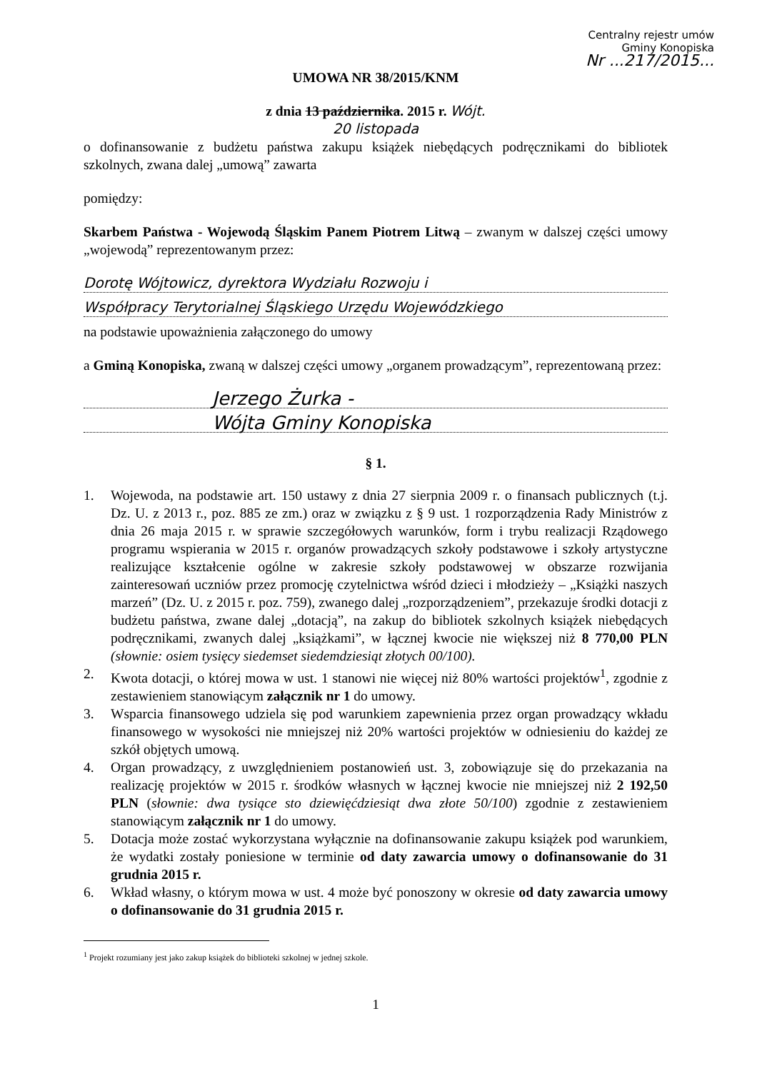Centralny rejestr umów
Gminy Konopiska
Nr ...217/2015...
UMOWA NR 38/2015/KNM
z dnia 13 października. 2015 r. Wójt.
20 listopada
o dofinansowanie z budżetu państwa zakupu książek niebędących podręcznikami do bibliotek szkolnych, zwana dalej „umową” zawarta
pomiędzy:
Skarbem Państwa - Wojewodą Śląskim Panem Piotrem Litwą – zwanym w dalszej części umowy „wojewodą” reprezentowanym przez:
Dorotę Wójtowicz, dyrektora Wydziału Rozwoju i
Współpracy Terytorialnej Śląskiego Urzędu Wojewódzkiego
na podstawie upoważnienia załączonego do umowy
a Gminą Konopiska, zwaną w dalszej części umowy „organem prowadzącym”, reprezentowaną przez:
Jerzego Żurka -
Wójta Gminy Konopiska
§ 1.
1. Wojewoda, na podstawie art. 150 ustawy z dnia 27 sierpnia 2009 r. o finansach publicznych (t.j. Dz. U. z 2013 r., poz. 885 ze zm.) oraz w związku z § 9 ust. 1 rozporządzenia Rady Ministrów z dnia 26 maja 2015 r. w sprawie szczegółowych warunków, form i trybu realizacji Rządowego programu wspierania w 2015 r. organów prowadzących szkoły podstawowe i szkoły artystyczne realizujące kształcenie ogólne w zakresie szkoły podstawowej w obszarze rozwijania zainteresowań uczniów przez promocję czytelnictwa wśród dzieci i młodzieży – „Książki naszych marzeń” (Dz. U. z 2015 r. poz. 759), zwanego dalej „rozporządzeniem”, przekazuje środki dotacji z budżetu państwa, zwane dalej „dotacją”, na zakup do bibliotek szkolnych książek niebędących podręcznikami, zwanych dalej „książkami”, w łącznej kwocie nie większej niż 8 770,00 PLN (słownie: osiem tysięcy siedemset siedemdziesiąt złotych 00/100).
2. Kwota dotacji, o której mowa w ust. 1 stanowi nie więcej niż 80% wartości projektów<sup>1</sup>, zgodnie z zestawieniem stanowiącym załącznik nr 1 do umowy.
3. Wsparcia finansowego udziela się pod warunkiem zapewnienia przez organ prowadzący wkładu finansowego w wysokości nie mniejszej niż 20% wartości projektów w odniesieniu do każdej ze szkół objętych umową.
4. Organ prowadzący, z uwzględnieniem postanowień ust. 3, zobowiązuje się do przekazania na realizację projektów w 2015 r. środków własnych w łącznej kwocie nie mniejszej niż 2 192,50 PLN (słownie: dwa tysiące sto dziewięćdziesiąt dwa złote 50/100) zgodnie z zestawieniem stanowiącym załącznik nr 1 do umowy.
5. Dotacja może zostać wykorzystana wyłącznie na dofinansowanie zakupu książek pod warunkiem, że wydatki zostały poniesione w terminie od daty zawarcia umowy o dofinansowanie do 31 grudnia 2015 r.
6. Wkład własny, o którym mowa w ust. 4 może być ponoszony w okresie od daty zawarcia umowy o dofinansowanie do 31 grudnia 2015 r.
<sup>1</sup> Projekt rozumiany jest jako zakup książek do biblioteki szkolnej w jednej szkole.
1